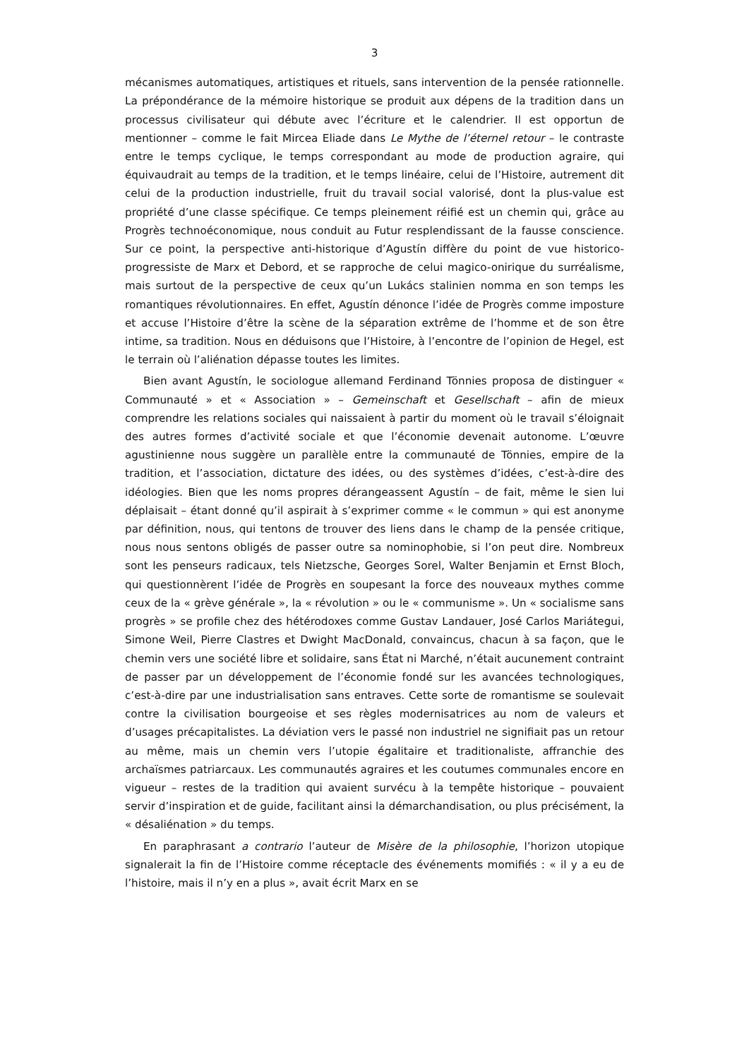3
mécanismes automatiques, artistiques et rituels, sans intervention de la pensée rationnelle. La prépondérance de la mémoire historique se produit aux dépens de la tradition dans un processus civilisateur qui débute avec l’écriture et le calendrier. Il est opportun de mentionner – comme le fait Mircea Eliade dans Le Mythe de l’éternel retour – le contraste entre le temps cyclique, le temps correspondant au mode de production agraire, qui équivaudrait au temps de la tradition, et le temps linéaire, celui de l’Histoire, autrement dit celui de la production industrielle, fruit du travail social valorisé, dont la plus-value est propriété d’une classe spécifique. Ce temps pleinement réifié est un chemin qui, grâce au Progrès technoéconomique, nous conduit au Futur resplendissant de la fausse conscience. Sur ce point, la perspective anti-historique d’Agustín diffère du point de vue historico-progressiste de Marx et Debord, et se rapproche de celui magico-onirique du surréalisme, mais surtout de la perspective de ceux qu’un Lukács stalinien nomma en son temps les romantiques révolutionnaires. En effet, Agustín dénonce l’idée de Progrès comme imposture et accuse l’Histoire d’être la scène de la séparation extrême de l’homme et de son être intime, sa tradition. Nous en déduisons que l’Histoire, à l’encontre de l’opinion de Hegel, est le terrain où l’aliénation dépasse toutes les limites.
Bien avant Agustín, le sociologue allemand Ferdinand Tönnies proposa de distinguer « Communauté » et « Association » – Gemeinschaft et Gesellschaft – afin de mieux comprendre les relations sociales qui naissaient à partir du moment où le travail s’éloignait des autres formes d’activité sociale et que l’économie devenait autonome. L’œuvre agustinienne nous suggère un parallèle entre la communauté de Tönnies, empire de la tradition, et l’association, dictature des idées, ou des systèmes d’idées, c’est-à-dire des idéologies. Bien que les noms propres dérangeassent Agustín – de fait, même le sien lui déplaisait – étant donné qu’il aspirait à s’exprimer comme « le commun » qui est anonyme par définition, nous, qui tentons de trouver des liens dans le champ de la pensée critique, nous nous sentons obligés de passer outre sa nominophobie, si l’on peut dire. Nombreux sont les penseurs radicaux, tels Nietzsche, Georges Sorel, Walter Benjamin et Ernst Bloch, qui questionnèrent l’idée de Progrès en soupesant la force des nouveaux mythes comme ceux de la « grève générale », la « révolution » ou le « communisme ». Un « socialisme sans progrès » se profile chez des hétérodoxes comme Gustav Landauer, José Carlos Mariátegui, Simone Weil, Pierre Clastres et Dwight MacDonald, convaincus, chacun à sa façon, que le chemin vers une société libre et solidaire, sans État ni Marché, n’était aucunement contraint de passer par un développement de l’économie fondé sur les avancées technologiques, c’est-à-dire par une industrialisation sans entraves. Cette sorte de romantisme se soulevait contre la civilisation bourgeoise et ses règles modernisatrices au nom de valeurs et d’usages précapitalistes. La déviation vers le passé non industriel ne signifiait pas un retour au même, mais un chemin vers l’utopie égalitaire et traditionaliste, affranchie des archaïsmes patriarcaux. Les communautés agraires et les coutumes communales encore en vigueur – restes de la tradition qui avaient survécu à la tempête historique – pouvaient servir d’inspiration et de guide, facilitant ainsi la démarchandisation, ou plus précisément, la « désaliénation » du temps.
En paraphrasant a contrario l’auteur de Misère de la philosophie, l’horizon utopique signalerait la fin de l’Histoire comme réceptacle des événements momifiés : « il y a eu de l’histoire, mais il n’y en a plus », avait écrit Marx en se